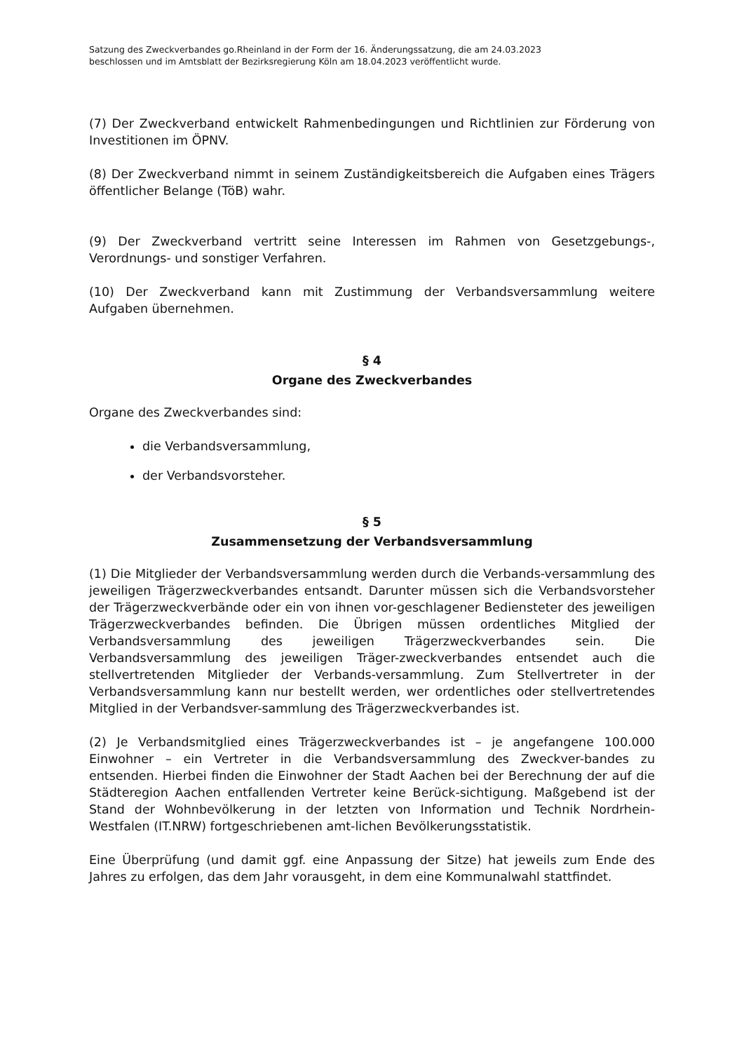Satzung des Zweckverbandes go.Rheinland in der Form der 16. Änderungssatzung, die am 24.03.2023
beschlossen und im Amtsblatt der Bezirksregierung Köln am 18.04.2023 veröffentlicht wurde.
(7) Der Zweckverband entwickelt Rahmenbedingungen und Richtlinien zur Förderung von Investitionen im ÖPNV.
(8) Der Zweckverband nimmt in seinem Zuständigkeitsbereich die Aufgaben eines Trägers öffentlicher Belange (TöB) wahr.
(9) Der Zweckverband vertritt seine Interessen im Rahmen von Gesetzgebungs-, Verordnungs- und sonstiger Verfahren.
(10) Der Zweckverband kann mit Zustimmung der Verbandsversammlung weitere Aufgaben übernehmen.
§ 4
Organe des Zweckverbandes
Organe des Zweckverbandes sind:
die Verbandsversammlung,
der Verbandsvorsteher.
§ 5
Zusammensetzung der Verbandsversammlung
(1) Die Mitglieder der Verbandsversammlung werden durch die Verbands-versammlung des jeweiligen Trägerzweckverbandes entsandt. Darunter müssen sich die Verbandsvorsteher der Trägerzweckverbände oder ein von ihnen vor-geschlagener Bediensteter des jeweiligen Trägerzweckverbandes befinden. Die Übrigen müssen ordentliches Mitglied der Verbandsversammlung des jeweiligen Trägerzweckverbandes sein. Die Verbandsversammlung des jeweiligen Träger-zweckverbandes entsendet auch die stellvertretenden Mitglieder der Verbands-versammlung. Zum Stellvertreter in der Verbandsversammlung kann nur bestellt werden, wer ordentliches oder stellvertretendes Mitglied in der Verbandsver-sammlung des Trägerzweckverbandes ist.
(2) Je Verbandsmitglied eines Trägerzweckverbandes ist – je angefangene 100.000 Einwohner – ein Vertreter in die Verbandsversammlung des Zweckver-bandes zu entsenden. Hierbei finden die Einwohner der Stadt Aachen bei der Berechnung der auf die Städteregion Aachen entfallenden Vertreter keine Berück-sichtigung. Maßgebend ist der Stand der Wohnbevölkerung in der letzten von Information und Technik Nordrhein-Westfalen (IT.NRW) fortgeschriebenen amt-lichen Bevölkerungsstatistik.
Eine Überprüfung (und damit ggf. eine Anpassung der Sitze) hat jeweils zum Ende des Jahres zu erfolgen, das dem Jahr vorausgeht, in dem eine Kommunalwahl stattfindet.